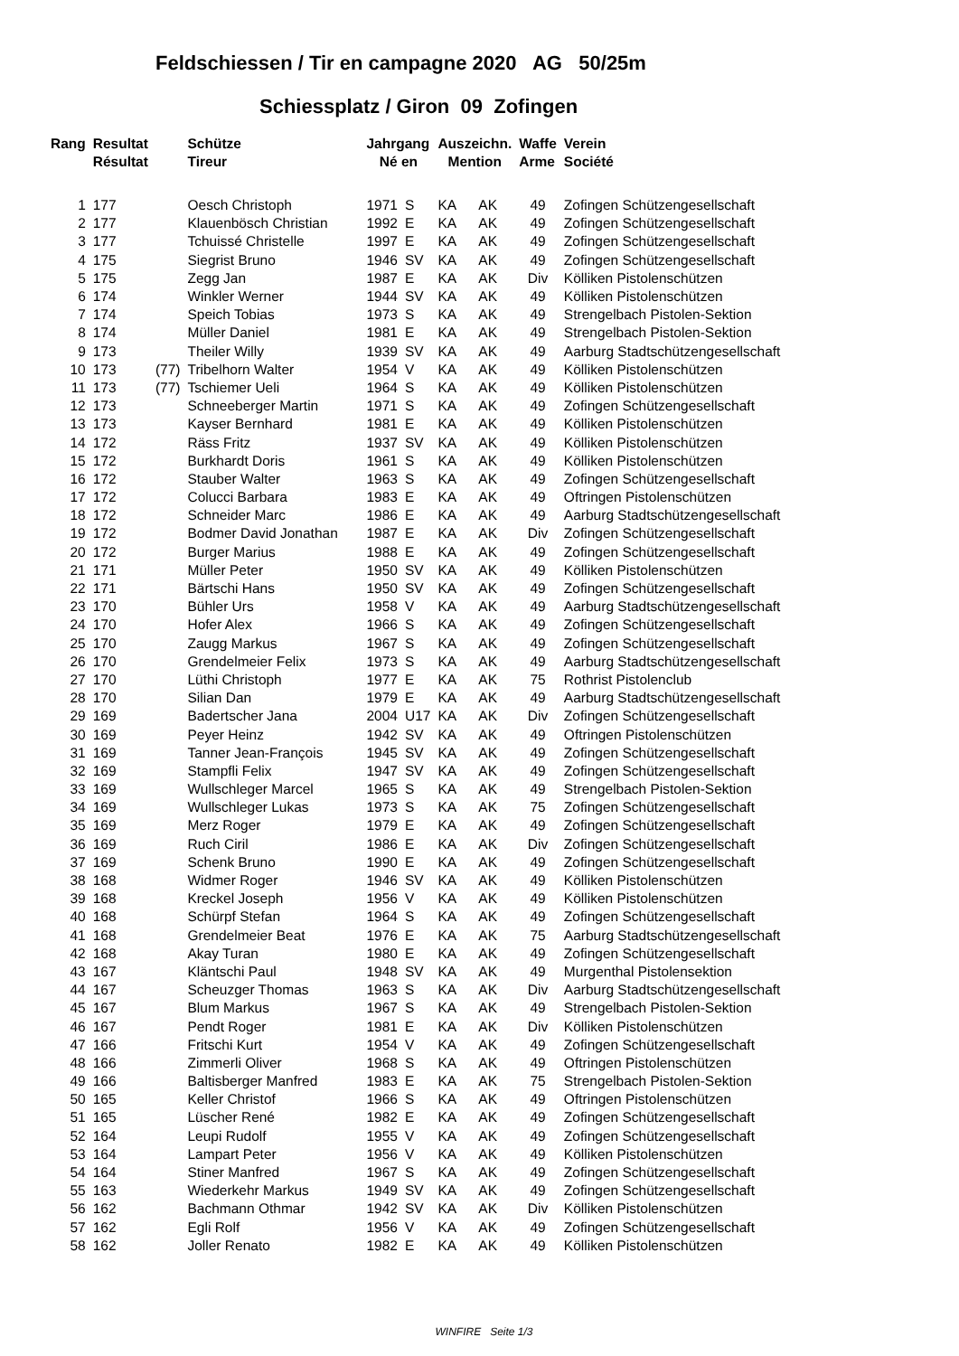Feldschiessen / Tir en campagne 2020 AG 50/25m
Schiessplatz / Giron 09 Zofingen
| Rang | Resultat | | Schütze | Jahrgang | | Auszeichn. | | Waffe | Verein |
| --- | --- | --- | --- | --- | --- | --- | --- | --- | --- |
| | Résultat | | Tireur | Né en | | Mention | | Arme | Société |
| 1 | 177 | | Oesch Christoph | 1971 | S | KA | AK | 49 | Zofingen Schützengesellschaft |
| 2 | 177 | | Klauenbösch Christian | 1992 | E | KA | AK | 49 | Zofingen Schützengesellschaft |
| 3 | 177 | | Tchuissé Christelle | 1997 | E | KA | AK | 49 | Zofingen Schützengesellschaft |
| 4 | 175 | | Siegrist Bruno | 1946 | SV | KA | AK | 49 | Zofingen Schützengesellschaft |
| 5 | 175 | | Zegg Jan | 1987 | E | KA | AK | Div | Kölliken Pistolenschützen |
| 6 | 174 | | Winkler Werner | 1944 | SV | KA | AK | 49 | Kölliken Pistolenschützen |
| 7 | 174 | | Speich Tobias | 1973 | S | KA | AK | 49 | Strengelbach Pistolen-Sektion |
| 8 | 174 | | Müller Daniel | 1981 | E | KA | AK | 49 | Strengelbach Pistolen-Sektion |
| 9 | 173 | | Theiler Willy | 1939 | SV | KA | AK | 49 | Aarburg Stadtschützengesellschaft |
| 10 | 173 | (77) | Tribelhorn Walter | 1954 | V | KA | AK | 49 | Kölliken Pistolenschützen |
| 11 | 173 | (77) | Tschiemer Ueli | 1964 | S | KA | AK | 49 | Kölliken Pistolenschützen |
| 12 | 173 | | Schneeberger Martin | 1971 | S | KA | AK | 49 | Zofingen Schützengesellschaft |
| 13 | 173 | | Kayser Bernhard | 1981 | E | KA | AK | 49 | Kölliken Pistolenschützen |
| 14 | 172 | | Räss Fritz | 1937 | SV | KA | AK | 49 | Kölliken Pistolenschützen |
| 15 | 172 | | Burkhardt Doris | 1961 | S | KA | AK | 49 | Kölliken Pistolenschützen |
| 16 | 172 | | Stauber Walter | 1963 | S | KA | AK | 49 | Zofingen Schützengesellschaft |
| 17 | 172 | | Colucci Barbara | 1983 | E | KA | AK | 49 | Oftringen Pistolenschützen |
| 18 | 172 | | Schneider Marc | 1986 | E | KA | AK | 49 | Aarburg Stadtschützengesellschaft |
| 19 | 172 | | Bodmer David Jonathan | 1987 | E | KA | AK | Div | Zofingen Schützengesellschaft |
| 20 | 172 | | Burger Marius | 1988 | E | KA | AK | 49 | Zofingen Schützengesellschaft |
| 21 | 171 | | Müller Peter | 1950 | SV | KA | AK | 49 | Kölliken Pistolenschützen |
| 22 | 171 | | Bärtschi Hans | 1950 | SV | KA | AK | 49 | Zofingen Schützengesellschaft |
| 23 | 170 | | Bühler Urs | 1958 | V | KA | AK | 49 | Aarburg Stadtschützengesellschaft |
| 24 | 170 | | Hofer Alex | 1966 | S | KA | AK | 49 | Zofingen Schützengesellschaft |
| 25 | 170 | | Zaugg Markus | 1967 | S | KA | AK | 49 | Zofingen Schützengesellschaft |
| 26 | 170 | | Grendelmeier Felix | 1973 | S | KA | AK | 49 | Aarburg Stadtschützengesellschaft |
| 27 | 170 | | Lüthi Christoph | 1977 | E | KA | AK | 75 | Rothrist Pistolenclub |
| 28 | 170 | | Silian Dan | 1979 | E | KA | AK | 49 | Aarburg Stadtschützengesellschaft |
| 29 | 169 | | Badertscher Jana | 2004 | U17 | KA | AK | Div | Zofingen Schützengesellschaft |
| 30 | 169 | | Peyer Heinz | 1942 | SV | KA | AK | 49 | Oftringen Pistolenschützen |
| 31 | 169 | | Tanner Jean-François | 1945 | SV | KA | AK | 49 | Zofingen Schützengesellschaft |
| 32 | 169 | | Stampfli Felix | 1947 | SV | KA | AK | 49 | Zofingen Schützengesellschaft |
| 33 | 169 | | Wullschleger Marcel | 1965 | S | KA | AK | 49 | Strengelbach Pistolen-Sektion |
| 34 | 169 | | Wullschleger Lukas | 1973 | S | KA | AK | 75 | Zofingen Schützengesellschaft |
| 35 | 169 | | Merz Roger | 1979 | E | KA | AK | 49 | Zofingen Schützengesellschaft |
| 36 | 169 | | Ruch Ciril | 1986 | E | KA | AK | Div | Zofingen Schützengesellschaft |
| 37 | 169 | | Schenk Bruno | 1990 | E | KA | AK | 49 | Zofingen Schützengesellschaft |
| 38 | 168 | | Widmer Roger | 1946 | SV | KA | AK | 49 | Kölliken Pistolenschützen |
| 39 | 168 | | Kreckel Joseph | 1956 | V | KA | AK | 49 | Kölliken Pistolenschützen |
| 40 | 168 | | Schürpf Stefan | 1964 | S | KA | AK | 49 | Zofingen Schützengesellschaft |
| 41 | 168 | | Grendelmeier Beat | 1976 | E | KA | AK | 75 | Aarburg Stadtschützengesellschaft |
| 42 | 168 | | Akay Turan | 1980 | E | KA | AK | 49 | Zofingen Schützengesellschaft |
| 43 | 167 | | Kläntschi Paul | 1948 | SV | KA | AK | 49 | Murgenthal Pistolensektion |
| 44 | 167 | | Scheuzger Thomas | 1963 | S | KA | AK | Div | Aarburg Stadtschützengesellschaft |
| 45 | 167 | | Blum Markus | 1967 | S | KA | AK | 49 | Strengelbach Pistolen-Sektion |
| 46 | 167 | | Pendt Roger | 1981 | E | KA | AK | Div | Kölliken Pistolenschützen |
| 47 | 166 | | Fritschi Kurt | 1954 | V | KA | AK | 49 | Zofingen Schützengesellschaft |
| 48 | 166 | | Zimmerli Oliver | 1968 | S | KA | AK | 49 | Oftringen Pistolenschützen |
| 49 | 166 | | Baltisberger Manfred | 1983 | E | KA | AK | 75 | Strengelbach Pistolen-Sektion |
| 50 | 165 | | Keller Christof | 1966 | S | KA | AK | 49 | Oftringen Pistolenschützen |
| 51 | 165 | | Lüscher René | 1982 | E | KA | AK | 49 | Zofingen Schützengesellschaft |
| 52 | 164 | | Leupi Rudolf | 1955 | V | KA | AK | 49 | Zofingen Schützengesellschaft |
| 53 | 164 | | Lampart Peter | 1956 | V | KA | AK | 49 | Kölliken Pistolenschützen |
| 54 | 164 | | Stiner Manfred | 1967 | S | KA | AK | 49 | Zofingen Schützengesellschaft |
| 55 | 163 | | Wiederkehr Markus | 1949 | SV | KA | AK | 49 | Zofingen Schützengesellschaft |
| 56 | 162 | | Bachmann Othmar | 1942 | SV | KA | AK | Div | Kölliken Pistolenschützen |
| 57 | 162 | | Egli Rolf | 1956 | V | KA | AK | 49 | Zofingen Schützengesellschaft |
| 58 | 162 | | Joller Renato | 1982 | E | KA | AK | 49 | Kölliken Pistolenschützen |
WINFIRE Seite 1/3